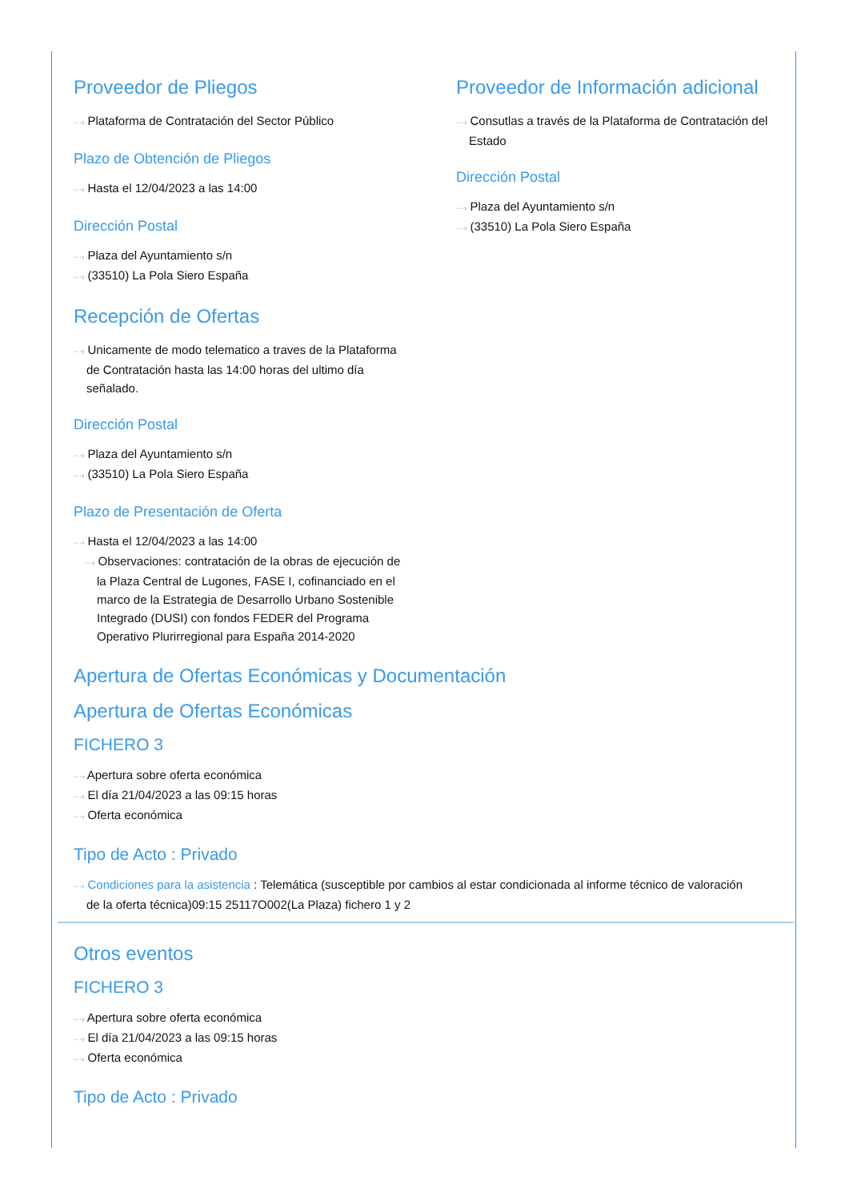Proveedor de Pliegos
···› Plataforma de Contratación del Sector Público
Plazo de Obtención de Pliegos
···› Hasta el 12/04/2023 a las 14:00
Dirección Postal
···› Plaza del Ayuntamiento s/n
···› (33510) La Pola Siero España
Recepción de Ofertas
···› Unicamente de modo telematico a traves de la Plataforma de Contratación hasta las 14:00 horas del ultimo día señalado.
Dirección Postal
···› Plaza del Ayuntamiento s/n
···› (33510) La Pola Siero España
Plazo de Presentación de Oferta
···› Hasta el 12/04/2023 a las 14:00
···› Observaciones: contratación de la obras de ejecución de la Plaza Central de Lugones, FASE I, cofinanciado en el marco de la Estrategia de Desarrollo Urbano Sostenible Integrado (DUSI) con fondos FEDER del Programa Operativo Plurirregional para España 2014-2020
Proveedor de Información adicional
···› Consutlas a través de la Plataforma de Contratación del Estado
Dirección Postal
···› Plaza del Ayuntamiento s/n
···› (33510) La Pola Siero España
Apertura de Ofertas Económicas y Documentación
Apertura de Ofertas Económicas
FICHERO 3
···› Apertura sobre oferta económica
···› El día 21/04/2023 a las 09:15 horas
···› Oferta económica
Tipo de Acto : Privado
···› Condiciones para la asistencia : Telemática (susceptible por cambios al estar condicionada al informe técnico de valoración de la oferta técnica)09:15 25117O002(La Plaza) fichero 1 y 2
Otros eventos
FICHERO 3
···› Apertura sobre oferta económica
···› El día 21/04/2023 a las 09:15 horas
···› Oferta económica
Tipo de Acto : Privado